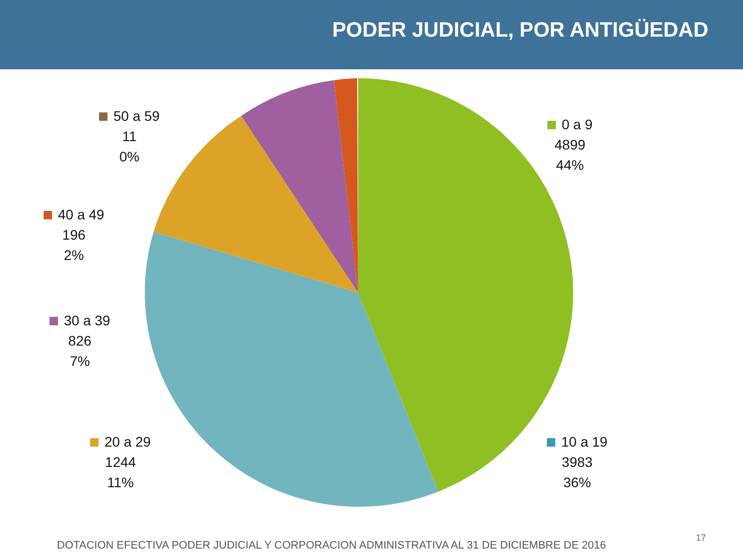PODER JUDICIAL, POR ANTIGÜEDAD
50 a 59
11
0%
0 a 9
4899
44%
40 a 49
196
2%
30 a 39
826
7%
20 a 29
1244
11%
10 a 19
3983
36%
DOTACION EFECTIVA PODER JUDICIAL Y CORPORACION ADMINISTRATIVA AL 31 DE DICIEMBRE DE 2016
17